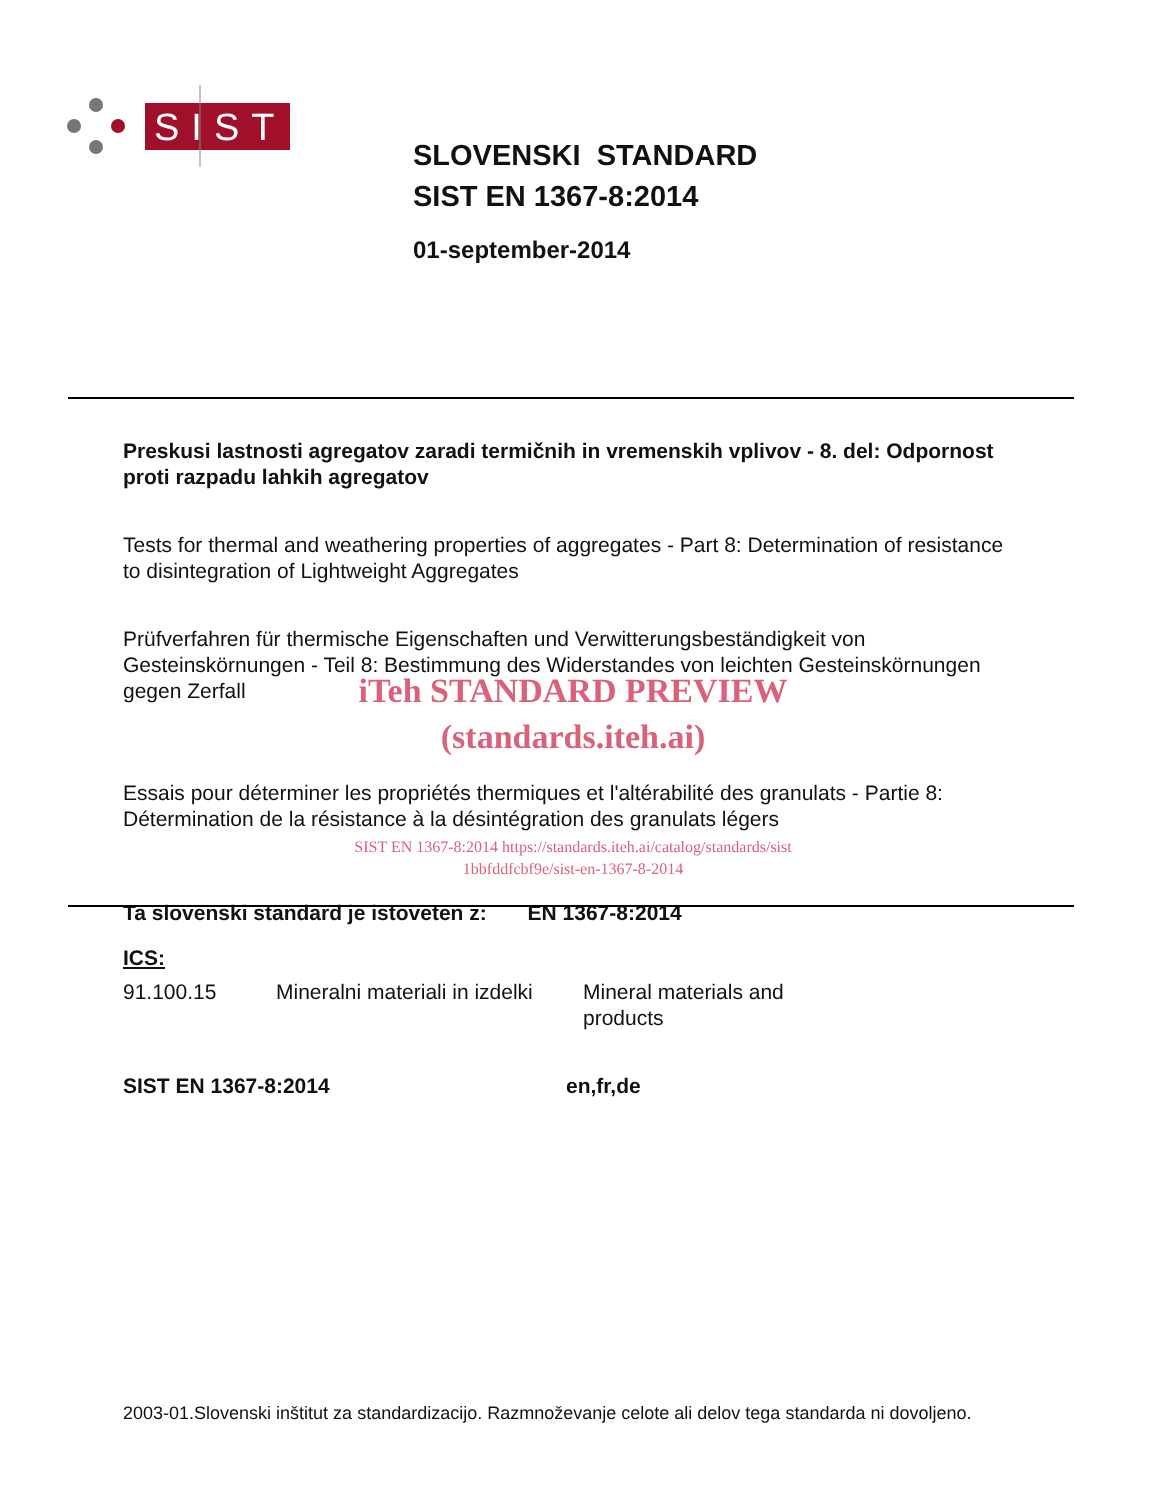SIST
SLOVENSKI STANDARD
SIST EN 1367-8:2014
01-september-2014
Preskusi lastnosti agregatov zaradi termičnih in vremenskih vplivov - 8. del: Odpornost proti razpadu lahkih agregatov
Tests for thermal and weathering properties of aggregates - Part 8: Determination of resistance to disintegration of Lightweight Aggregates
Prüfverfahren für thermische Eigenschaften und Verwitterungsbeständigkeit von Gesteinskörnungen - Teil 8: Bestimmung des Widerstandes von leichten Gesteinskörnungen gegen Zerfall
iTeh STANDARD PREVIEW
(standards.iteh.ai)
Essais pour déterminer les propriétés thermiques et l'altérabilité des granulats - Partie 8: Détermination de la résistance à la désintégration des granulats légers
SIST EN 1367-8:2014 https://standards.iteh.ai/catalog/standards/sist
1bbfddfcbf9e/sist-en-1367-8-2014
Ta slovenski standard je istoveten z: EN 1367-8:2014
ICS:
91.100.15 Mineralni materiali in izdelki Mineral materials and
products
SIST EN 1367-8:2014 en,fr,de
2003-01.Slovenski inštitut za standardizacijo. Razmnoževanje celote ali delov tega standarda ni dovoljeno.